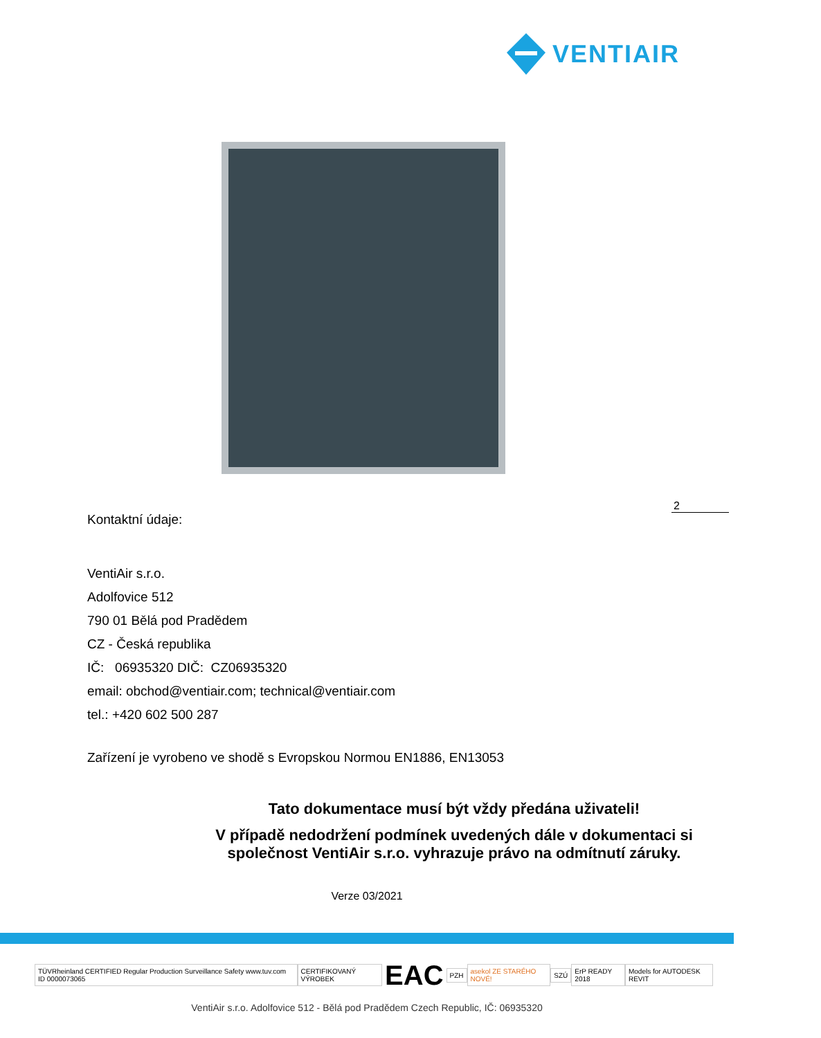VENTIAIR
2
Kontaktní údaje:
VentiAir s.r.o.
Adolfovice 512
790 01 Bělá pod Pradědem
CZ - Česká republika
IČ: 06935320 DIČ: CZ06935320
email: obchod@ventiair.com; technical@ventiair.com
tel.: +420 602 500 287
Zařízení je vyrobeno ve shodě s Evropskou Normou EN1886, EN13053
Tato dokumentace musí být vždy předána uživateli!
V případě nedodržení podmínek uvedených dále v dokumentaci si
společnost VentiAir s.r.o. vyhrazuje právo na odmítnutí záruky.
Verze 03/2021
TÜVRheinland CERTIFIED Regular Production Surveillance Safety www.tuv.com ID 0000073065 CERTIFIKOVANÝ VÝROBEK EAC PZH asekol ZE STARÉHO NOVÉ! SZÚ ErP READY 2018 Models for AUTODESK REVIT
VentiAir s.r.o. Adolfovice 512 - Bělá pod Pradědem Czech Republic, IČ: 06935320